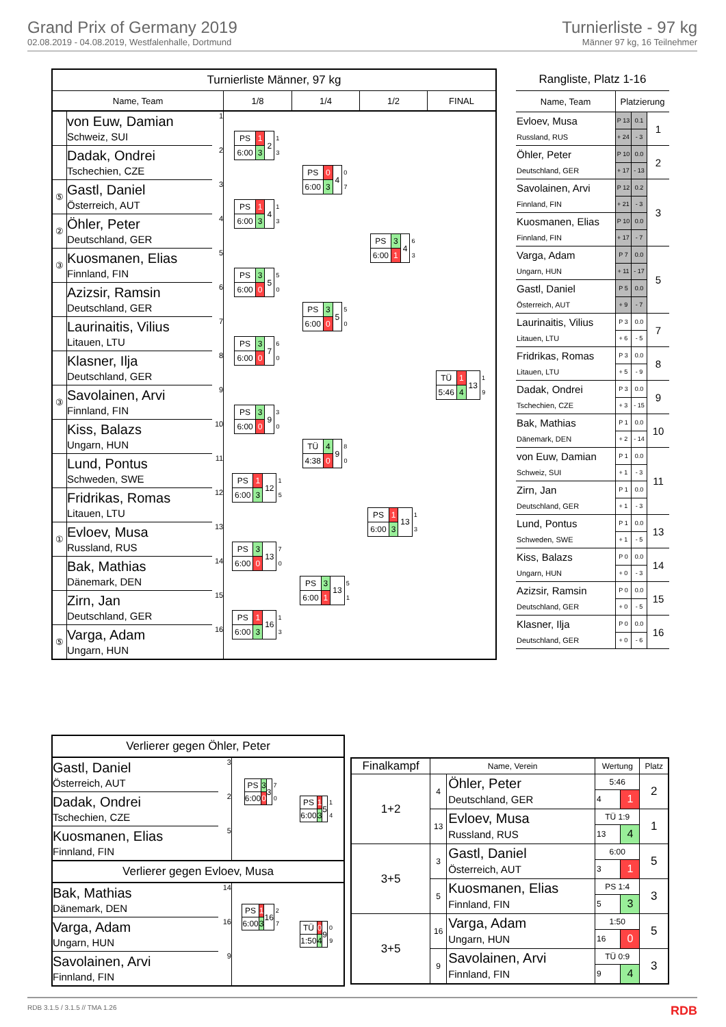Grand Prix of Germany 2019
02.08.2019 - 04.08.2019, Westfalenhalle, Dortmund
Turnierliste - 97 kg
Männer 97 kg, 16 Teilnehmer
| Turnierliste Männer, 97 kg | | | | | | |
| Name, Team | | | 1/8 | 1/4 | 1/2 | FINAL |
| | von Euw, Damian Schweiz, SUI | 1 | / PS / 1 / 2 / 1 / / 6:00 / 3 / / 3 / | / PS / 0 / 4 / 0 / / 6:00 / 3 / / 7 / | / PS / 3 / 4 / 6 / / 6:00 / 1 / / 3 / | / TÜ / 1 / 13 / 1 / / 5:46 / 4 / / 9 / |
| | Dadak, Ondrei Tschechien, CZE | 2 | | | | |
| ⑤ | Gastl, Daniel Österreich, AUT | 3 | / PS / 1 / 4 / 1 / / 6:00 / 3 / / 3 / | | | |
| ② | Öhler, Peter Deutschland, GER | 4 | | | | |
| ③ | Kuosmanen, Elias Finnland, FIN | 5 | / PS / 3 / 5 / 5 / / 6:00 / 0 / / 0 / | / PS / 3 / 5 / 5 / / 6:00 / 0 / / 0 / | | |
| | Azizsir, Ramsin Deutschland, GER | 6 | | | | |
| | Laurinaitis, Vilius Litauen, LTU | 7 | / PS / 3 / 7 / 6 / / 6:00 / 0 / / 0 / | | | |
| | Klasner, Ilja Deutschland, GER | 8 | | | | |
| ③ | Savolainen, Arvi Finnland, FIN | 9 | / PS / 3 / 9 / 3 / / 6:00 / 0 / / 0 / | / TÜ / 4 / 9 / 8 / / 4:38 / 0 / / 0 / | / PS / 1 / 13 / 1 / / 6:00 / 3 / / 3 / | |
| | Kiss, Balazs Ungarn, HUN | 10 | | | | |
| | Lund, Pontus Schweden, SWE | 11 | / PS / 1 / 12 / 1 / / 6:00 / 3 / / 5 / | | | |
| | Fridrikas, Romas Litauen, LTU | 12 | | | | |
| ① | Evloev, Musa Russland, RUS | 13 | / PS / 3 / 13 / 7 / / 6:00 / 0 / / 0 / | / PS / 3 / 13 / 5 / / 6:00 / 1 / / 1 / | | |
| | Bak, Mathias Dänemark, DEN | 14 | | | | |
| | Zirn, Jan Deutschland, GER | 15 | / PS / 1 / 16 / 1 / / 6:00 / 3 / / 3 / | | | |
| ⑤ | Varga, Adam Ungarn, HUN | 16 | | | | |
| Rangliste, Platz 1-16 | | | |
| Name, Team | Platzierung | | |
| Evloev, Musa | P 13 | 0.1 | 1 |
| Russland, RUS | + 24 | - 3 | |
| Öhler, Peter | P 10 | 0.0 | 2 |
| Deutschland, GER | + 17 | - 13 | |
| Savolainen, Arvi | P 12 | 0.2 | 3 |
| Finnland, FIN | + 21 | - 3 | |
| Kuosmanen, Elias | P 10 | 0.0 | |
| Finnland, FIN | + 17 | - 7 | |
| Varga, Adam | P 7 | 0.0 | 5 |
| Ungarn, HUN | + 11 | - 17 | |
| Gastl, Daniel | P 5 | 0.0 | |
| Österreich, AUT | + 9 | - 7 | |
| Laurinaitis, Vilius | P 3 | 0.0 | 7 |
| Litauen, LTU | + 6 | - 5 | |
| Fridrikas, Romas | P 3 | 0.0 | 8 |
| Litauen, LTU | + 5 | - 9 | |
| Dadak, Ondrei | P 3 | 0.0 | 9 |
| Tschechien, CZE | + 3 | - 15 | |
| Bak, Mathias | P 1 | 0.0 | 10 |
| Dänemark, DEN | + 2 | - 14 | |
| von Euw, Damian | P 1 | 0.0 | 11 |
| Schweiz, SUI | + 1 | - 3 | |
| Zirn, Jan | P 1 | 0.0 | |
| Deutschland, GER | + 1 | - 3 | |
| Lund, Pontus | P 1 | 0.0 | 13 |
| Schweden, SWE | + 1 | - 5 | |
| Kiss, Balazs | P 0 | 0.0 | 14 |
| Ungarn, HUN | + 0 | - 3 | |
| Azizsir, Ramsin | P 0 | 0.0 | 15 |
| Deutschland, GER | + 0 | - 5 | |
| Klasner, Ilja | P 0 | 0.0 | 16 |
| Deutschland, GER | + 0 | - 6 | |
| Verlierer gegen Öhler, Peter | | | |
| Gastl, Daniel Österreich, AUT | 3 | / PS / 3 / 3 / 7 / / 6:00 / 0 / / 0 / | / PS / 1 / 5 / 1 / / 6:00 / 3 / / 4 / |
| Dadak, Ondrei Tschechien, CZE | 2 | | |
| Kuosmanen, Elias Finnland, FIN | 5 | | |
| Verlierer gegen Evloev, Musa | | | |
| Bak, Mathias Dänemark, DEN | 14 | / PS / 1 / 16 / 2 / / 6:00 / 3 / / 7 / | / TÜ / 0 / 9 / 0 / / 1:50 / 4 / / 9 / |
| Varga, Adam Ungarn, HUN | 16 | | |
| Savolainen, Arvi Finnland, FIN | 9 | | |
| Finalkampf | Name, Verein | | Wertung | | Platz |
| --- | --- | --- | --- | --- | --- |
| 1+2 | 4 | Öhler, Peter Deutschland, GER | 5:46 | | 2 |
| | | | 4 | 1 | |
| | 13 | Evloev, Musa Russland, RUS | TÜ 1:9 | | 1 |
| | | | 13 | 4 | |
| 3+5 | 3 | Gastl, Daniel Österreich, AUT | 6:00 | | 5 |
| | | | 3 | 1 | |
| | 5 | Kuosmanen, Elias Finnland, FIN | PS 1:4 | | 3 |
| | | | 5 | 3 | |
| 3+5 | 16 | Varga, Adam Ungarn, HUN | 1:50 | | 5 |
| | | | 16 | 0 | |
| | 9 | Savolainen, Arvi Finnland, FIN | TÜ 0:9 | | 3 |
| | | | 9 | 4 | |
RDB 3.1.5 / 3.1.5 // TMA 1.26 RDB